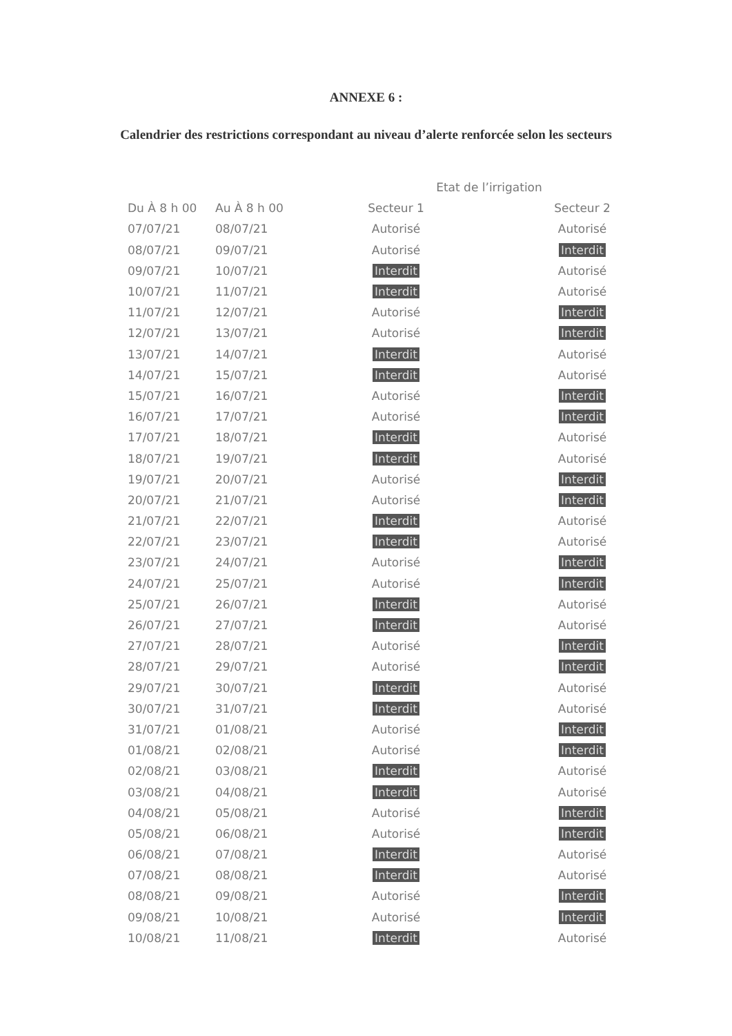ANNEXE 6 :
Calendrier des restrictions correspondant au niveau d’alerte renforcée selon les secteurs
| | | Etat de l’irrigation | |
| --- | --- | --- | --- |
| Du À 8 h 00 | Au À 8 h 00 | Secteur 1 | Secteur 2 |
| 07/07/21 | 08/07/21 | Autorisé | Autorisé |
| 08/07/21 | 09/07/21 | Autorisé | Interdit |
| 09/07/21 | 10/07/21 | Interdit | Autorisé |
| 10/07/21 | 11/07/21 | Interdit | Autorisé |
| 11/07/21 | 12/07/21 | Autorisé | Interdit |
| 12/07/21 | 13/07/21 | Autorisé | Interdit |
| 13/07/21 | 14/07/21 | Interdit | Autorisé |
| 14/07/21 | 15/07/21 | Interdit | Autorisé |
| 15/07/21 | 16/07/21 | Autorisé | Interdit |
| 16/07/21 | 17/07/21 | Autorisé | Interdit |
| 17/07/21 | 18/07/21 | Interdit | Autorisé |
| 18/07/21 | 19/07/21 | Interdit | Autorisé |
| 19/07/21 | 20/07/21 | Autorisé | Interdit |
| 20/07/21 | 21/07/21 | Autorisé | Interdit |
| 21/07/21 | 22/07/21 | Interdit | Autorisé |
| 22/07/21 | 23/07/21 | Interdit | Autorisé |
| 23/07/21 | 24/07/21 | Autorisé | Interdit |
| 24/07/21 | 25/07/21 | Autorisé | Interdit |
| 25/07/21 | 26/07/21 | Interdit | Autorisé |
| 26/07/21 | 27/07/21 | Interdit | Autorisé |
| 27/07/21 | 28/07/21 | Autorisé | Interdit |
| 28/07/21 | 29/07/21 | Autorisé | Interdit |
| 29/07/21 | 30/07/21 | Interdit | Autorisé |
| 30/07/21 | 31/07/21 | Interdit | Autorisé |
| 31/07/21 | 01/08/21 | Autorisé | Interdit |
| 01/08/21 | 02/08/21 | Autorisé | Interdit |
| 02/08/21 | 03/08/21 | Interdit | Autorisé |
| 03/08/21 | 04/08/21 | Interdit | Autorisé |
| 04/08/21 | 05/08/21 | Autorisé | Interdit |
| 05/08/21 | 06/08/21 | Autorisé | Interdit |
| 06/08/21 | 07/08/21 | Interdit | Autorisé |
| 07/08/21 | 08/08/21 | Interdit | Autorisé |
| 08/08/21 | 09/08/21 | Autorisé | Interdit |
| 09/08/21 | 10/08/21 | Autorisé | Interdit |
| 10/08/21 | 11/08/21 | Interdit | Autorisé |